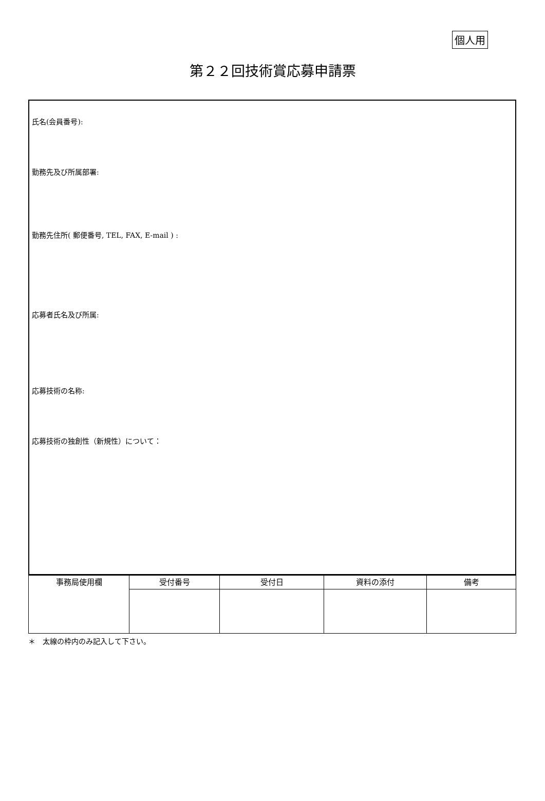個人用
第２２回技術賞応募申請票
氏名(会員番号):
勤務先及び所属部署:
勤務先住所( 郵便番号, TEL, FAX, E-mail ) :
応募者氏名及び所属:
応募技術の名称:
応募技術の独創性（新規性）について：
| 事務局使用欄 | 受付番号 | 受付日 | 資料の添付 | 備考 |
| --- | --- | --- | --- | --- |
＊　太線の枠内のみ記入して下さい。